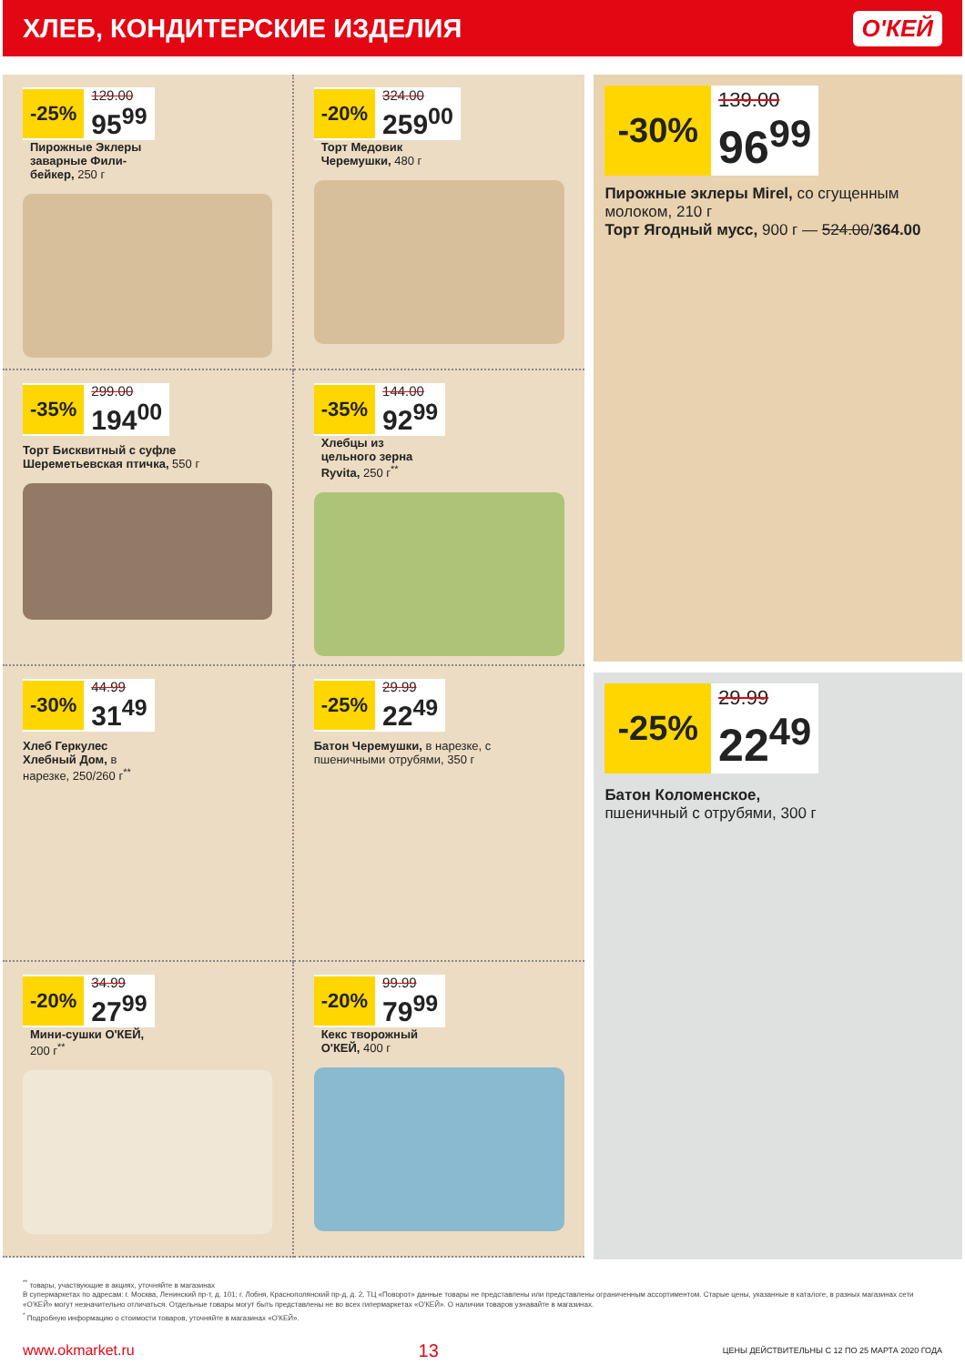ХЛЕБ, КОНДИТЕРСКИЕ ИЗДЕЛИЯ
О'КЕЙ
-25%
129.00
95<sup>99</sup>
Пирожные Эклеры заварные Фили-бейкер, 250 г
-20%
324.00
259<sup>00</sup>
Торт Медовик Черемушки, 480 г
-35%
299.00
194<sup>00</sup>
Торт Бисквитный с суфле Шереметьевская птичка, 550 г
-35%
144.00
92<sup>99</sup>
Хлебцы из цельного зерна Ryvita, 250 г<sup>**</sup>
-30%
44.99
31<sup>49</sup>
Хлеб Геркулес Хлебный Дом, в нарезке, 250/260 г<sup>**</sup>
-25%
29.99
22<sup>49</sup>
Батон Черемушки, в нарезке, с пшеничными отрубями, 350 г
-20%
34.99
27<sup>99</sup>
Мини-сушки О'КЕЙ, 200 г<sup>**</sup>
-20%
99.99
79<sup>99</sup>
Кекс творожный О'КЕЙ, 400 г
-30%
139.00
96<sup>99</sup>
Пирожные эклеры Mirel, со сгущенным молоком, 210 г
Торт Ягодный мусс, 900 г — 524.00/364.00
-25%
29.99
22<sup>49</sup>
Батон Коломенское,
пшеничный с отрубями, 300 г
<sup>**</sup> товары, участвующие в акциях, уточняйте в магазинах
В супермаркетах по адресам: г. Москва, Ленинский пр-т, д. 101; г. Лобня, Краснополянский пр-д, д. 2, ТЦ «Поворот» данные товары не представлены или представлены ограниченным ассортиментом. Старые цены, указанные в каталоге, в разных магазинах сети «О'КЕЙ» могут незначительно отличаться. Отдельные товары могут быть представлены не во всех гипермаркетах «О'КЕЙ». О наличии товаров узнавайте в магазинах.
<sup>*</sup> Подробную информацию о стоимости товаров, уточняйте в магазинах «О'КЕЙ».
www.okmarket.ru 13 ЦЕНЫ ДЕЙСТВИТЕЛЬНЫ С 12 ПО 25 МАРТА 2020 ГОДА